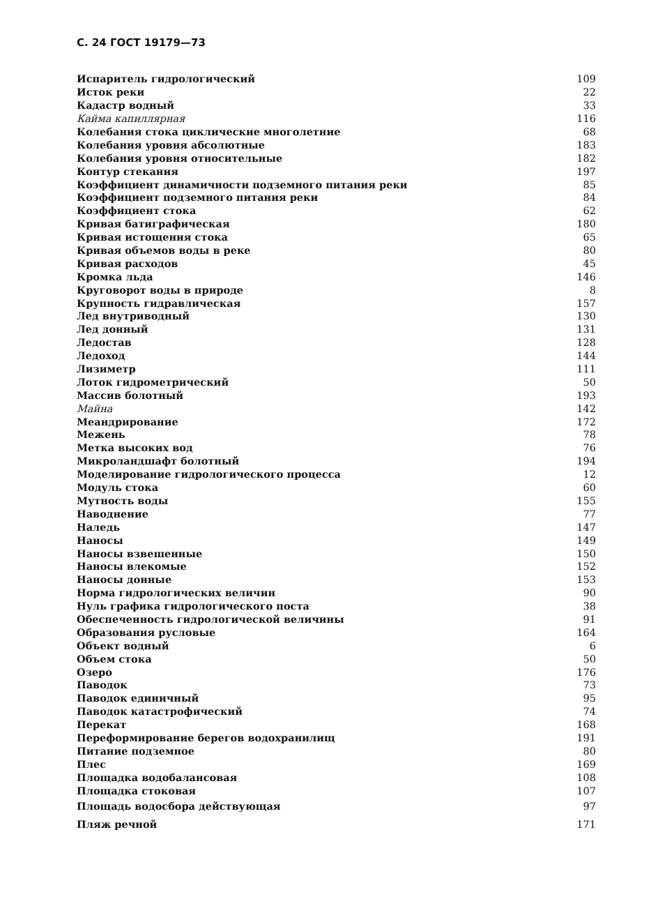С. 24 ГОСТ 19179—73
| Испаритель гидрологический | 109 |
| Исток реки | 22 |
| Кадастр водный | 33 |
| Кайма капиллярная | 116 |
| Колебания стока циклические многолетние | 68 |
| Колебания уровня абсолютные | 183 |
| Колебания уровня относительные | 182 |
| Контур стекания | 197 |
| Коэффициент динамичности подземного питания реки | 85 |
| Коэффициент подземного питания реки | 84 |
| Коэффициент стока | 62 |
| Кривая батиграфическая | 180 |
| Кривая истощения стока | 65 |
| Кривая объемов воды в реке | 80 |
| Кривая расходов | 45 |
| Кромка льда | 146 |
| Круговорот воды в природе | 8 |
| Крупность гидравлическая | 157 |
| Лед внутриводный | 130 |
| Лед донный | 131 |
| Ледостав | 128 |
| Ледоход | 144 |
| Лизиметр | 111 |
| Лоток гидрометрический | 50 |
| Массив болотный | 193 |
| Майна | 142 |
| Меандрирование | 172 |
| Межень | 78 |
| Метка высоких вод | 76 |
| Микроландшафт болотный | 194 |
| Моделирование гидрологического процесса | 12 |
| Модуль стока | 60 |
| Мутность воды | 155 |
| Наводнение | 77 |
| Наледь | 147 |
| Наносы | 149 |
| Наносы взвешенные | 150 |
| Наносы влекомые | 152 |
| Наносы донные | 153 |
| Норма гидрологических величин | 90 |
| Нуль графика гидрологического поста | 38 |
| Обеспеченность гидрологической величины | 91 |
| Образования русловые | 164 |
| Объект водный | 6 |
| Объем стока | 50 |
| Озеро | 176 |
| Паводок | 73 |
| Паводок единичный | 95 |
| Паводок катастрофический | 74 |
| Перекат | 168 |
| Переформирование берегов водохранилищ | 191 |
| Питание подземное | 80 |
| Плес | 169 |
| Площадка водобалансовая | 108 |
| Площадка стоковая | 107 |
| Площадь водосбора действующая | 97 |
| Пляж речной | 171 |